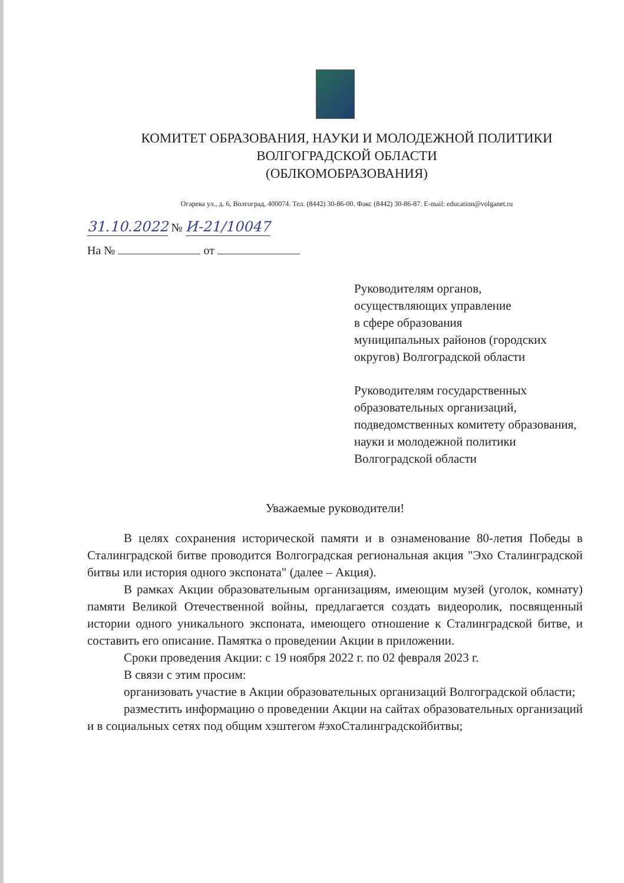КОМИТЕТ ОБРАЗОВАНИЯ, НАУКИ И МОЛОДЕЖНОЙ ПОЛИТИКИ
ВОЛГОГРАДСКОЙ ОБЛАСТИ
(ОБЛКОМОБРАЗОВАНИЯ)
Огарева ул., д. 6, Волгоград, 400074. Тел. (8442) 30-86-00. Факс (8442) 30-86-87. E-mail: education@volganet.ru
31.10.2022 № И-21/10047
На № от
Руководителям органов,
осуществляющих управление
в сфере образования
муниципальных районов (городских округов) Волгоградской области
Руководителям государственных образовательных организаций, подведомственных комитету образования, науки и молодежной политики Волгоградской области
Уважаемые руководители!
В целях сохранения исторической памяти и в ознаменование 80-летия Победы в Сталинградской битве проводится Волгоградская региональная акция "Эхо Сталинградской битвы или история одного экспоната" (далее – Акция).
В рамках Акции образовательным организациям, имеющим музей (уголок, комнату) памяти Великой Отечественной войны, предлагается создать видеоролик, посвященный истории одного уникального экспоната, имеющего отношение к Сталинградской битве, и составить его описание. Памятка о проведении Акции в приложении.
Сроки проведения Акции: с 19 ноября 2022 г. по 02 февраля 2023 г.
В связи с этим просим:
организовать участие в Акции образовательных организаций Волгоградской области;
разместить информацию о проведении Акции на сайтах образовательных организаций и в социальных сетях под общим хэштегом #эхоСталинградскойбитвы;